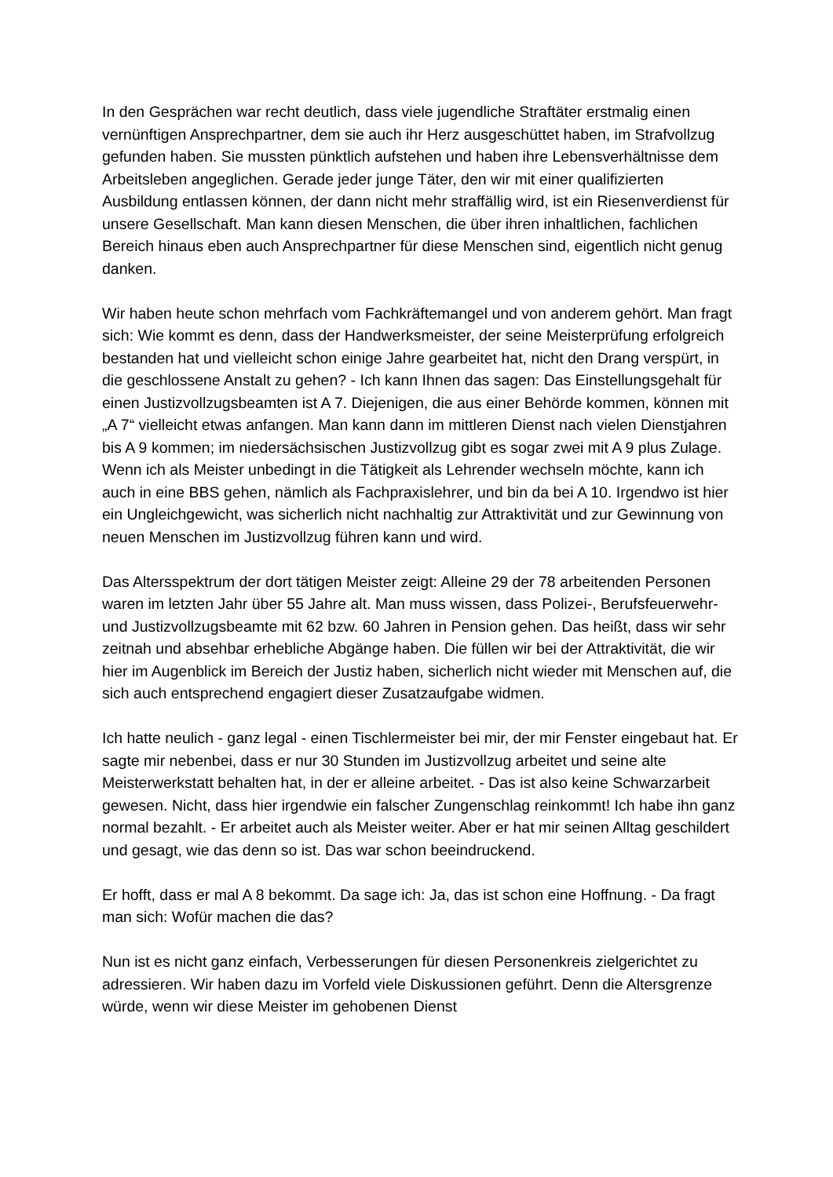In den Gesprächen war recht deutlich, dass viele jugendliche Straftäter erstmalig einen vernünftigen Ansprechpartner, dem sie auch ihr Herz ausgeschüttet haben, im Strafvollzug gefunden haben. Sie mussten pünktlich aufstehen und haben ihre Lebensverhältnisse dem Arbeitsleben angeglichen. Gerade jeder junge Täter, den wir mit einer qualifizierten Ausbildung entlassen können, der dann nicht mehr straffällig wird, ist ein Riesenverdienst für unsere Gesellschaft. Man kann diesen Menschen, die über ihren inhaltlichen, fachlichen Bereich hinaus eben auch Ansprechpartner für diese Menschen sind, eigentlich nicht genug danken.
Wir haben heute schon mehrfach vom Fachkräftemangel und von anderem gehört. Man fragt sich: Wie kommt es denn, dass der Handwerksmeister, der seine Meisterprüfung erfolgreich bestanden hat und vielleicht schon einige Jahre gearbeitet hat, nicht den Drang verspürt, in die geschlossene Anstalt zu gehen? - Ich kann Ihnen das sagen: Das Einstellungsgehalt für einen Justizvollzugsbeamten ist A 7. Diejenigen, die aus einer Behörde kommen, können mit „A 7“ vielleicht etwas anfangen. Man kann dann im mittleren Dienst nach vielen Dienstjahren bis A 9 kommen; im niedersächsischen Justizvollzug gibt es sogar zwei mit A 9 plus Zulage. Wenn ich als Meister unbedingt in die Tätigkeit als Lehrender wechseln möchte, kann ich auch in eine BBS gehen, nämlich als Fachpraxislehrer, und bin da bei A 10. Irgendwo ist hier ein Ungleichgewicht, was sicherlich nicht nachhaltig zur Attraktivität und zur Gewinnung von neuen Menschen im Justizvollzug führen kann und wird.
Das Altersspektrum der dort tätigen Meister zeigt: Alleine 29 der 78 arbeitenden Personen waren im letzten Jahr über 55 Jahre alt. Man muss wissen, dass Polizei-, Berufsfeuerwehr- und Justizvollzugsbeamte mit 62 bzw. 60 Jahren in Pension gehen. Das heißt, dass wir sehr zeitnah und absehbar erhebliche Abgänge haben. Die füllen wir bei der Attraktivität, die wir hier im Augenblick im Bereich der Justiz haben, sicherlich nicht wieder mit Menschen auf, die sich auch entsprechend engagiert dieser Zusatzaufgabe widmen.
Ich hatte neulich - ganz legal - einen Tischlermeister bei mir, der mir Fenster eingebaut hat. Er sagte mir nebenbei, dass er nur 30 Stunden im Justizvollzug arbeitet und seine alte Meisterwerkstatt behalten hat, in der er alleine arbeitet. - Das ist also keine Schwarzarbeit gewesen. Nicht, dass hier irgendwie ein falscher Zungenschlag reinkommt! Ich habe ihn ganz normal bezahlt. - Er arbeitet auch als Meister weiter. Aber er hat mir seinen Alltag geschildert und gesagt, wie das denn so ist. Das war schon beeindruckend.
Er hofft, dass er mal A 8 bekommt. Da sage ich: Ja, das ist schon eine Hoffnung. - Da fragt man sich: Wofür machen die das?
Nun ist es nicht ganz einfach, Verbesserungen für diesen Personenkreis zielgerichtet zu adressieren. Wir haben dazu im Vorfeld viele Diskussionen geführt. Denn die Altersgrenze würde, wenn wir diese Meister im gehobenen Dienst